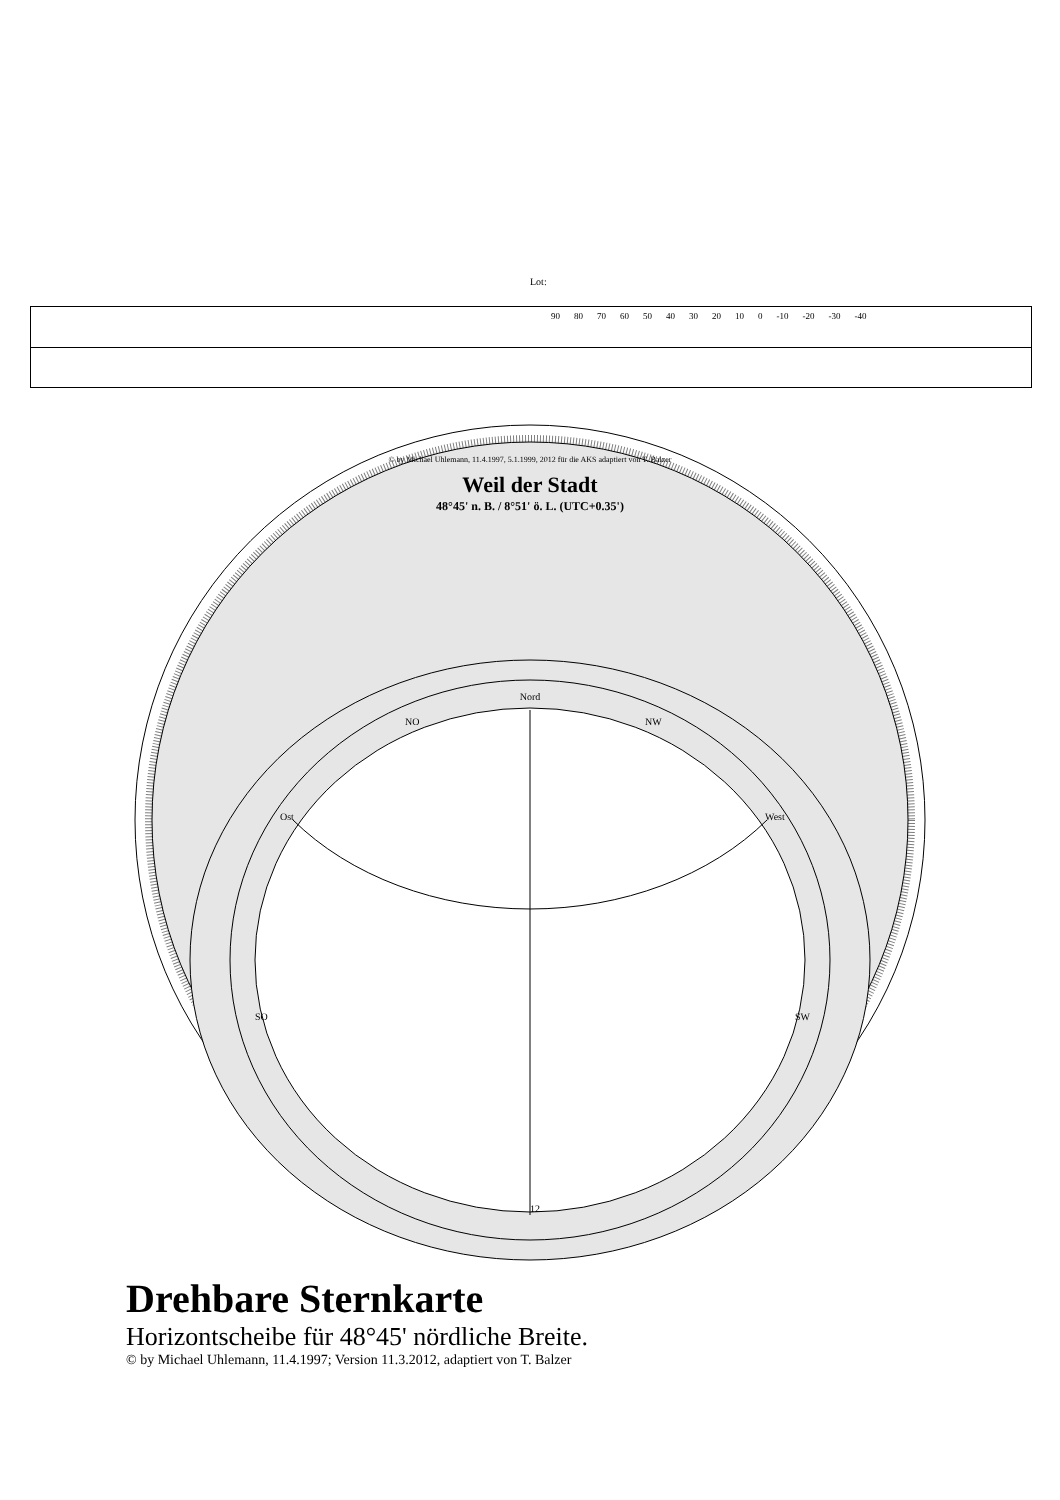Lot:
90 80 70 60 50 40 30 20 10 0 -10 -20 -30 -40
Weil der Stadt
48°45' n. B. / 8°51' ö. L. (UTC+0.35')
© by Michael Uhlemann, 11.4.1997, 5.1.1999, 2012 für die AKS adaptiert von T. Balzer
Nord
NO
NW
Ost
West
SO
SW
12
Drehbare Sternkarte
Horizontscheibe für 48°45' nördliche Breite.
© by Michael Uhlemann, 11.4.1997; Version 11.3.2012, adaptiert von T. Balzer